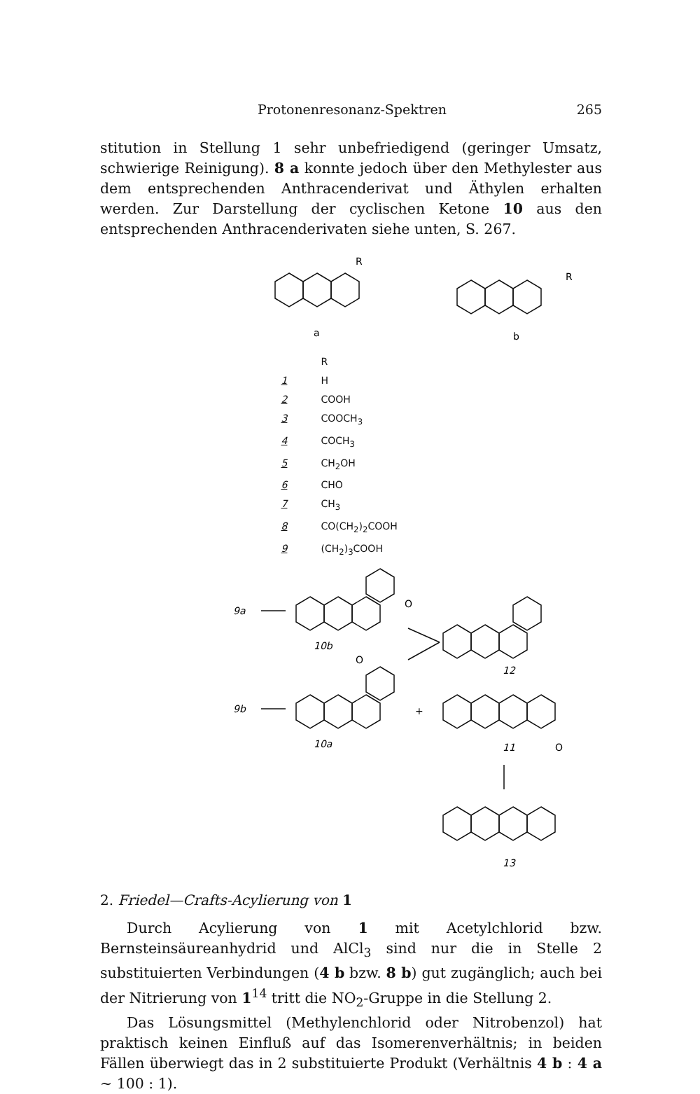Protonenresonanz-Spektren 265
stitution in Stellung 1 sehr unbefriedigend (geringer Umsatz, schwierige Reinigung). 8 a konnte jedoch über den Methylester aus dem entsprechenden Anthracenderivat und Äthylen erhalten werden. Zur Darstellung der cyclischen Ketone 10 aus den entsprechenden Anthracenderivaten siehe unten, S. 267.
R
R
a
b
R
1 H
2 COOH
3 COOCH<sub>3</sub>
4 COCH<sub>3</sub>
5 CH<sub>2</sub>OH
6 CHO
7 CH<sub>3</sub>
8 CO(CH<sub>2</sub>)<sub>2</sub>COOH
9 (CH<sub>2</sub>)<sub>3</sub>COOH
9a
9b
10b
O
O
10a
+
12
11
O
13
2. Friedel—Crafts-Acylierung von 1
Durch Acylierung von 1 mit Acetylchlorid bzw. Bernsteinsäureanhydrid und AlCl<sub>3</sub> sind nur die in Stelle 2 substituierten Verbindungen (4 b bzw. 8 b) gut zugänglich; auch bei der Nitrierung von 1<sup>14</sup> tritt die NO<sub>2</sub>-Gruppe in die Stellung 2.
Das Lösungsmittel (Methylenchlorid oder Nitrobenzol) hat praktisch keinen Einfluß auf das Isomerenverhältnis; in beiden Fällen überwiegt das in 2 substituierte Produkt (Verhältnis 4 b : 4 a ~ 100 : 1).